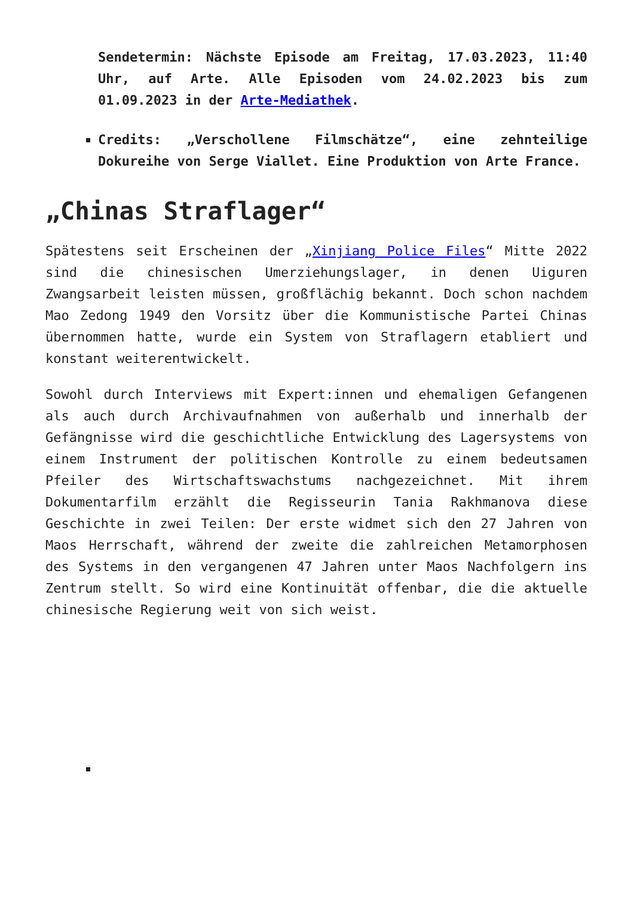Sendetermin: Nächste Episode am Freitag, 17.03.2023, 11:40 Uhr, auf Arte. Alle Episoden vom 24.02.2023 bis zum 01.09.2023 in der Arte-Mediathek.
Credits: „Verschollene Filmschätze“, eine zehnteilige Dokureihe von Serge Viallet. Eine Produktion von Arte France.
„Chinas Straflager“
Spätestens seit Erscheinen der „Xinjiang Police Files“ Mitte 2022 sind die chinesischen Umerziehungslager, in denen Uiguren Zwangsarbeit leisten müssen, großflächig bekannt. Doch schon nachdem Mao Zedong 1949 den Vorsitz über die Kommunistische Partei Chinas übernommen hatte, wurde ein System von Straflagern etabliert und konstant weiterentwickelt.
Sowohl durch Interviews mit Expert:innen und ehemaligen Gefangenen als auch durch Archivaufnahmen von außerhalb und innerhalb der Gefängnisse wird die geschichtliche Entwicklung des Lagersystems von einem Instrument der politischen Kontrolle zu einem bedeutsamen Pfeiler des Wirtschaftswachstums nachgezeichnet. Mit ihrem Dokumentarfilm erzählt die Regisseurin Tania Rakhmanova diese Geschichte in zwei Teilen: Der erste widmet sich den 27 Jahren von Maos Herrschaft, während der zweite die zahlreichen Metamorphosen des Systems in den vergangenen 47 Jahren unter Maos Nachfolgern ins Zentrum stellt. So wird eine Kontinuität offenbar, die die aktuelle chinesische Regierung weit von sich weist.